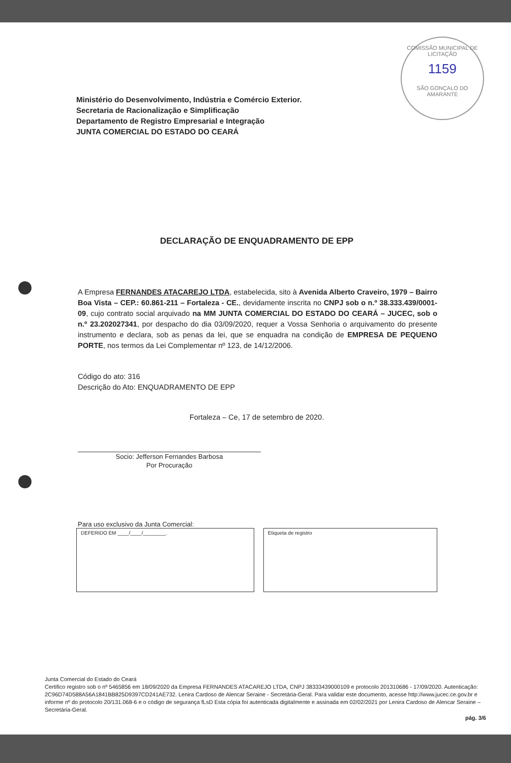COMISSÃO MUNICIPAL DE LICITAÇÃO
1159
SÃO GONÇALO DO AMARANTE
Ministério do Desenvolvimento, Indústria e Comércio Exterior.
Secretaria de Racionalização e Simplificação
Departamento de Registro Empresarial e Integração
JUNTA COMERCIAL DO ESTADO DO CEARÁ
DECLARAÇÃO DE ENQUADRAMENTO DE EPP
A Empresa FERNANDES ATACAREJO LTDA, estabelecida, sito à Avenida Alberto Craveiro, 1979 – Bairro Boa Vista – CEP.: 60.861-211 – Fortaleza - CE., devidamente inscrita no CNPJ sob o n.º 38.333.439/0001-09, cujo contrato social arquivado na MM JUNTA COMERCIAL DO ESTADO DO CEARÁ – JUCEC, sob o n.º 23.202027341, por despacho do dia 03/09/2020, requer a Vossa Senhoria o arquivamento do presente instrumento e declara, sob as penas da lei, que se enquadra na condição de EMPRESA DE PEQUENO PORTE, nos termos da Lei Complementar nº 123, de 14/12/2006.
Código do ato: 316
Descrição do Ato: ENQUADRAMENTO DE EPP
Fortaleza – Ce, 17 de setembro de 2020.
Socio: Jefferson Fernandes Barbosa
Por Procuração
Para uso exclusivo da Junta Comercial:
DEFERIDO EM ____/____/________. Etiqueta de registro
Junta Comercial do Estado do Ceará
Certifico registro sob o nº 5465856 em 18/09/2020 da Empresa FERNANDES ATACAREJO LTDA, CNPJ 38333439000109 e protocolo 201310686 - 17/09/2020. Autenticação: 2C96D74D588A56A1841BB825D9397CD241AE732. Lenira Cardoso de Alencar Seraine - Secretária-Geral. Para validar este documento, acesse http://www.jucec.ce.gov.br e informe nº do protocolo 20/131.068-6 e o código de segurança fLsD Esta cópia foi autenticada digitalmente e assinada em 02/02/2021 por Lenira Cardoso de Alencar Seraine – Secretária-Geral.
pág. 3/6